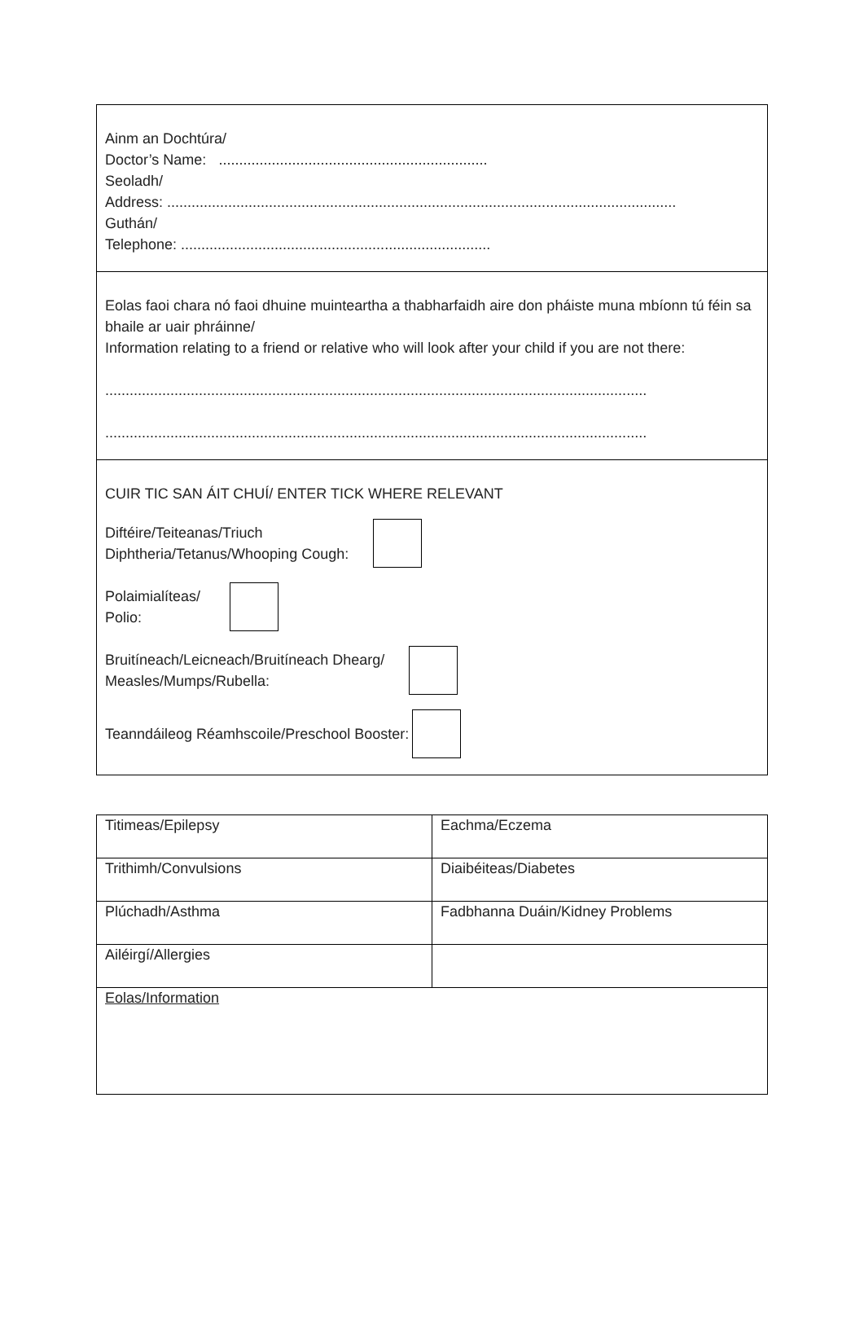Ainm an Dochtúra/
Doctor’s Name: ..................................................................
Seoladh/
Address: .............................................................................................................................
Guthán/
Telephone: ............................................................................
Eolas faoi chara nó faoi dhuine muinteartha a thabharfaidh aire don pháiste muna mbíonn tú féin sa bhaile ar uair phráinne/
Information relating to a friend or relative who will look after your child if you are not there:
.....................................................................................................................................
.....................................................................................................................................
CUIR TIC SAN ÁIT CHUÍ/ ENTER TICK WHERE RELEVANT
Diftéire/Teiteanas/Triuch
Diphtheria/Tetanus/Whooping Cough:
Polaimialíteas/
Polio:
Bruitíneach/Leicneach/Bruitíneach Dhearg/
Measles/Mumps/Rubella:
Teanndáileog Réamhscoile/Preschool Booster:
| Titimeas/Epilepsy | Eachma/Eczema |
| Trithimh/Convulsions | Diaibéiteas/Diabetes |
| Plúchadh/Asthma | Fadbhanna Duáin/Kidney Problems |
| Ailéirgí/Allergies | |
| Eolas/Information | |